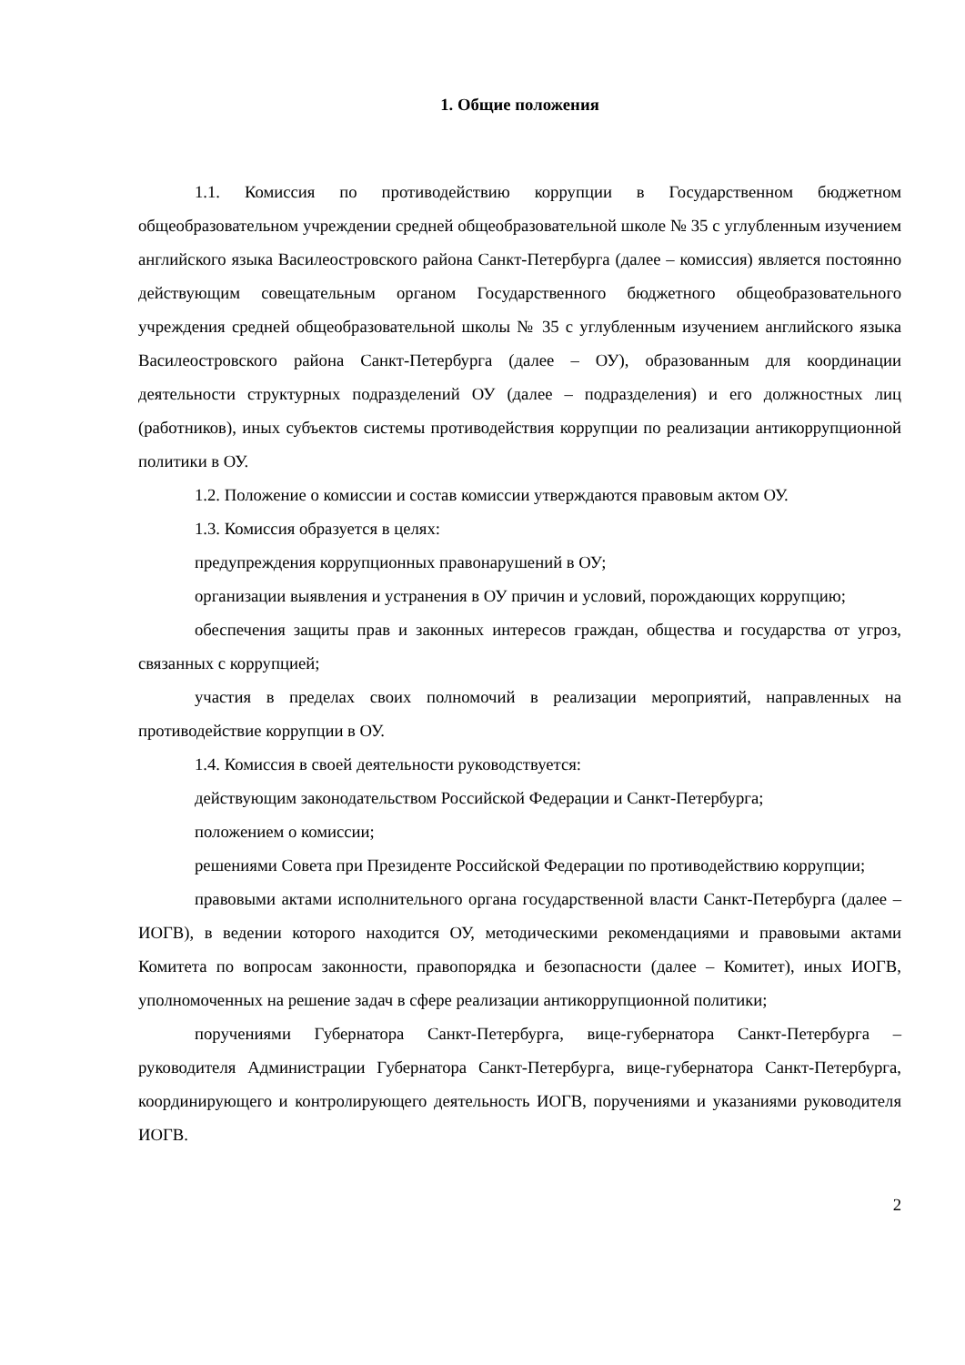1. Общие положения
1.1. Комиссия по противодействию коррупции в Государственном бюджетном общеобразовательном учреждении средней общеобразовательной школе № 35 с углубленным изучением английского языка Василеостровского района Санкт-Петербурга (далее – комиссия) является постоянно действующим совещательным органом Государственного бюджетного общеобразовательного учреждения средней общеобразовательной школы № 35 с углубленным изучением английского языка Василеостровского района Санкт-Петербурга (далее – ОУ), образованным для координации деятельности структурных подразделений ОУ (далее – подразделения) и его должностных лиц (работников), иных субъектов системы противодействия коррупции по реализации антикоррупционной политики в ОУ.
1.2. Положение о комиссии и состав комиссии утверждаются правовым актом ОУ.
1.3. Комиссия образуется в целях:
предупреждения коррупционных правонарушений в ОУ;
организации выявления и устранения в ОУ причин и условий, порождающих коррупцию;
обеспечения защиты прав и законных интересов граждан, общества и государства от угроз, связанных с коррупцией;
участия в пределах своих полномочий в реализации мероприятий, направленных на противодействие коррупции в ОУ.
1.4. Комиссия в своей деятельности руководствуется:
действующим законодательством Российской Федерации и Санкт-Петербурга;
положением о комиссии;
решениями Совета при Президенте Российской Федерации по противодействию коррупции;
правовыми актами исполнительного органа государственной власти Санкт-Петербурга (далее – ИОГВ), в ведении которого находится ОУ, методическими рекомендациями и правовыми актами Комитета по вопросам законности, правопорядка и безопасности (далее – Комитет), иных ИОГВ, уполномоченных на решение задач в сфере реализации антикоррупционной политики;
поручениями Губернатора Санкт-Петербурга, вице-губернатора Санкт-Петербурга – руководителя Администрации Губернатора Санкт-Петербурга, вице-губернатора Санкт-Петербурга, координирующего и контролирующего деятельность ИОГВ, поручениями и указаниями руководителя ИОГВ.
2